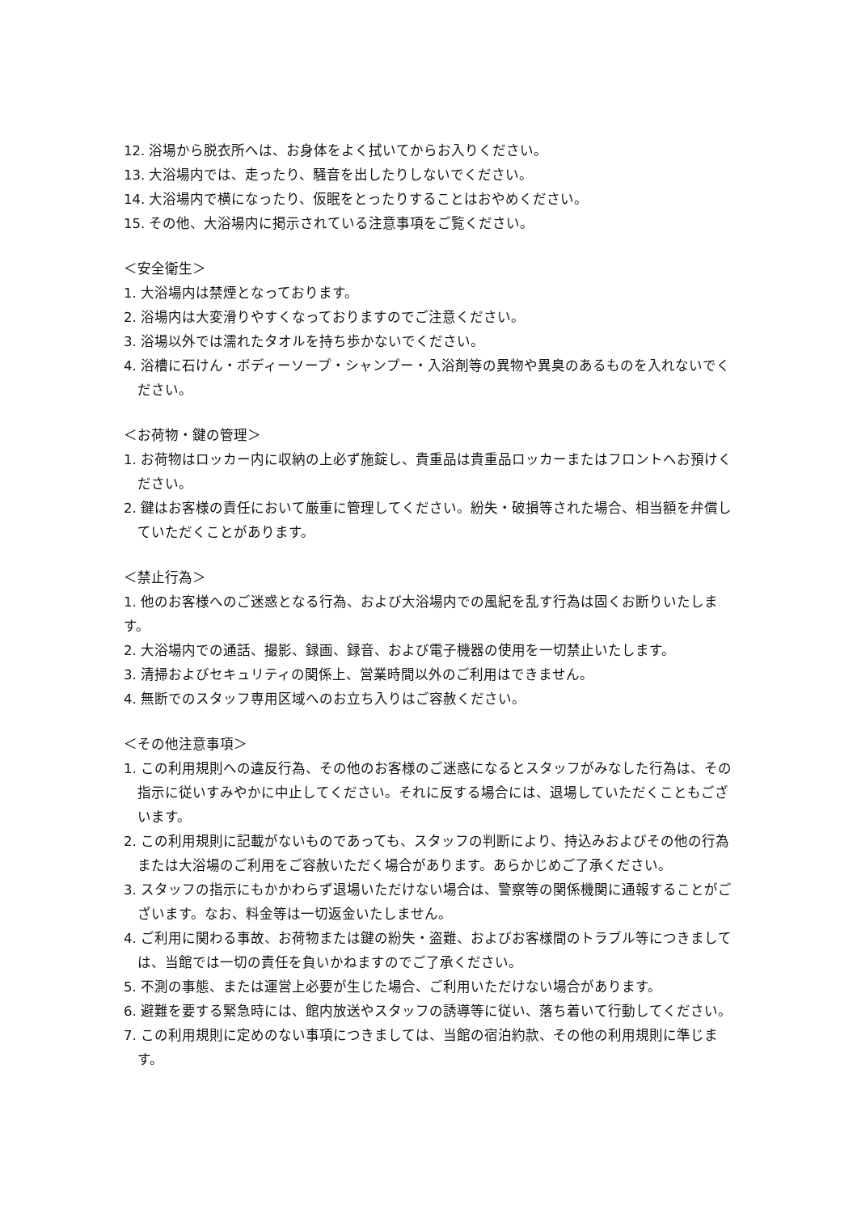12. 浴場から脱衣所へは、お身体をよく拭いてからお入りください。
13. 大浴場内では、走ったり、騒音を出したりしないでください。
14. 大浴場内で横になったり、仮眠をとったりすることはおやめください。
15. その他、大浴場内に掲示されている注意事項をご覧ください。
＜安全衛生＞
1. 大浴場内は禁煙となっております。
2. 浴場内は大変滑りやすくなっておりますのでご注意ください。
3. 浴場以外では濡れたタオルを持ち歩かないでください。
4. 浴槽に石けん・ボディーソープ・シャンプー・入浴剤等の異物や異臭のあるものを入れないでください。
＜お荷物・鍵の管理＞
1. お荷物はロッカー内に収納の上必ず施錠し、貴重品は貴重品ロッカーまたはフロントへお預けください。
2. 鍵はお客様の責任において厳重に管理してください。紛失・破損等された場合、相当額を弁償していただくことがあります。
＜禁止行為＞
1. 他のお客様へのご迷惑となる行為、および大浴場内での風紀を乱す行為は固くお断りいたします。
2. 大浴場内での通話、撮影、録画、録音、および電子機器の使用を一切禁止いたします。
3. 清掃およびセキュリティの関係上、営業時間以外のご利用はできません。
4. 無断でのスタッフ専用区域へのお立ち入りはご容赦ください。
＜その他注意事項＞
1. この利用規則への違反行為、その他のお客様のご迷惑になるとスタッフがみなした行為は、その指示に従いすみやかに中止してください。それに反する場合には、退場していただくこともございます。
2. この利用規則に記載がないものであっても、スタッフの判断により、持込みおよびその他の行為または大浴場のご利用をご容赦いただく場合があります。あらかじめご了承ください。
3. スタッフの指示にもかかわらず退場いただけない場合は、警察等の関係機関に通報することがございます。なお、料金等は一切返金いたしません。
4. ご利用に関わる事故、お荷物または鍵の紛失・盗難、およびお客様間のトラブル等につきましては、当館では一切の責任を負いかねますのでご了承ください。
5. 不測の事態、または運営上必要が生じた場合、ご利用いただけない場合があります。
6. 避難を要する緊急時には、館内放送やスタッフの誘導等に従い、落ち着いて行動してください。
7. この利用規則に定めのない事項につきましては、当館の宿泊約款、その他の利用規則に準じます。